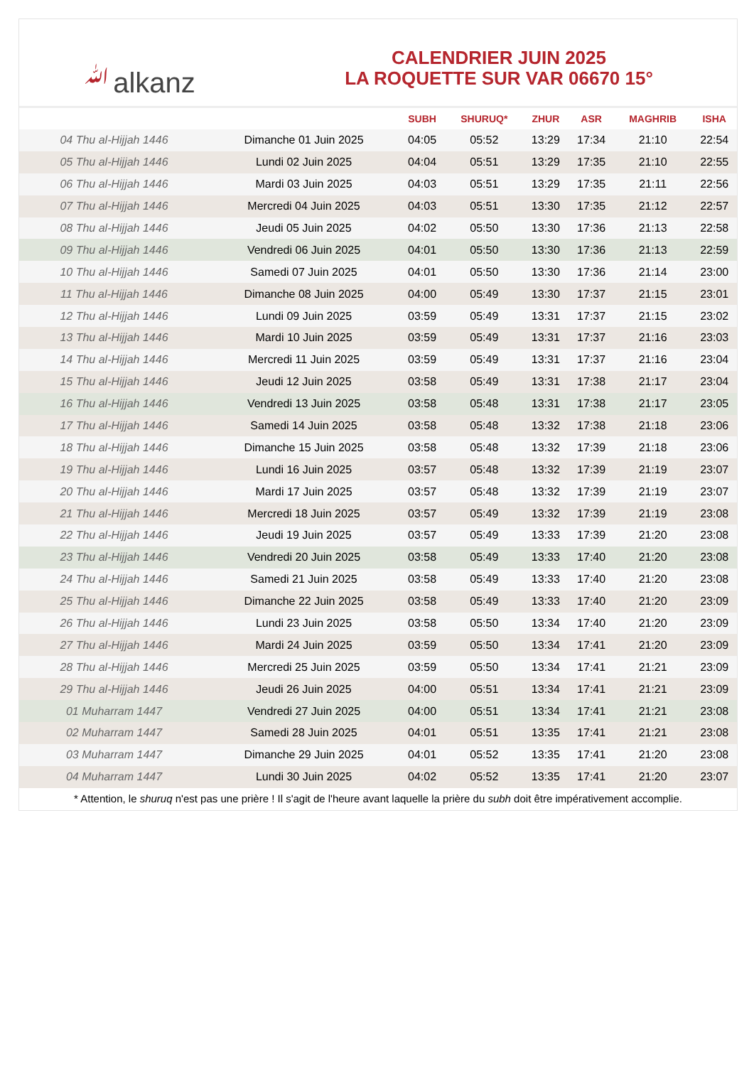ﷲalkanz
CALENDRIER JUIN 2025
LA ROQUETTE SUR VAR 06670 15°
| | | SUBH | SHURUQ* | ZHUR | ASR | MAGHRIB | ISHA |
| --- | --- | --- | --- | --- | --- | --- | --- |
| 04 Thu al-Hijjah 1446 | Dimanche 01 Juin 2025 | 04:05 | 05:52 | 13:29 | 17:34 | 21:10 | 22:54 |
| 05 Thu al-Hijjah 1446 | Lundi 02 Juin 2025 | 04:04 | 05:51 | 13:29 | 17:35 | 21:10 | 22:55 |
| 06 Thu al-Hijjah 1446 | Mardi 03 Juin 2025 | 04:03 | 05:51 | 13:29 | 17:35 | 21:11 | 22:56 |
| 07 Thu al-Hijjah 1446 | Mercredi 04 Juin 2025 | 04:03 | 05:51 | 13:30 | 17:35 | 21:12 | 22:57 |
| 08 Thu al-Hijjah 1446 | Jeudi 05 Juin 2025 | 04:02 | 05:50 | 13:30 | 17:36 | 21:13 | 22:58 |
| 09 Thu al-Hijjah 1446 | Vendredi 06 Juin 2025 | 04:01 | 05:50 | 13:30 | 17:36 | 21:13 | 22:59 |
| 10 Thu al-Hijjah 1446 | Samedi 07 Juin 2025 | 04:01 | 05:50 | 13:30 | 17:36 | 21:14 | 23:00 |
| 11 Thu al-Hijjah 1446 | Dimanche 08 Juin 2025 | 04:00 | 05:49 | 13:30 | 17:37 | 21:15 | 23:01 |
| 12 Thu al-Hijjah 1446 | Lundi 09 Juin 2025 | 03:59 | 05:49 | 13:31 | 17:37 | 21:15 | 23:02 |
| 13 Thu al-Hijjah 1446 | Mardi 10 Juin 2025 | 03:59 | 05:49 | 13:31 | 17:37 | 21:16 | 23:03 |
| 14 Thu al-Hijjah 1446 | Mercredi 11 Juin 2025 | 03:59 | 05:49 | 13:31 | 17:37 | 21:16 | 23:04 |
| 15 Thu al-Hijjah 1446 | Jeudi 12 Juin 2025 | 03:58 | 05:49 | 13:31 | 17:38 | 21:17 | 23:04 |
| 16 Thu al-Hijjah 1446 | Vendredi 13 Juin 2025 | 03:58 | 05:48 | 13:31 | 17:38 | 21:17 | 23:05 |
| 17 Thu al-Hijjah 1446 | Samedi 14 Juin 2025 | 03:58 | 05:48 | 13:32 | 17:38 | 21:18 | 23:06 |
| 18 Thu al-Hijjah 1446 | Dimanche 15 Juin 2025 | 03:58 | 05:48 | 13:32 | 17:39 | 21:18 | 23:06 |
| 19 Thu al-Hijjah 1446 | Lundi 16 Juin 2025 | 03:57 | 05:48 | 13:32 | 17:39 | 21:19 | 23:07 |
| 20 Thu al-Hijjah 1446 | Mardi 17 Juin 2025 | 03:57 | 05:48 | 13:32 | 17:39 | 21:19 | 23:07 |
| 21 Thu al-Hijjah 1446 | Mercredi 18 Juin 2025 | 03:57 | 05:49 | 13:32 | 17:39 | 21:19 | 23:08 |
| 22 Thu al-Hijjah 1446 | Jeudi 19 Juin 2025 | 03:57 | 05:49 | 13:33 | 17:39 | 21:20 | 23:08 |
| 23 Thu al-Hijjah 1446 | Vendredi 20 Juin 2025 | 03:58 | 05:49 | 13:33 | 17:40 | 21:20 | 23:08 |
| 24 Thu al-Hijjah 1446 | Samedi 21 Juin 2025 | 03:58 | 05:49 | 13:33 | 17:40 | 21:20 | 23:08 |
| 25 Thu al-Hijjah 1446 | Dimanche 22 Juin 2025 | 03:58 | 05:49 | 13:33 | 17:40 | 21:20 | 23:09 |
| 26 Thu al-Hijjah 1446 | Lundi 23 Juin 2025 | 03:58 | 05:50 | 13:34 | 17:40 | 21:20 | 23:09 |
| 27 Thu al-Hijjah 1446 | Mardi 24 Juin 2025 | 03:59 | 05:50 | 13:34 | 17:41 | 21:20 | 23:09 |
| 28 Thu al-Hijjah 1446 | Mercredi 25 Juin 2025 | 03:59 | 05:50 | 13:34 | 17:41 | 21:21 | 23:09 |
| 29 Thu al-Hijjah 1446 | Jeudi 26 Juin 2025 | 04:00 | 05:51 | 13:34 | 17:41 | 21:21 | 23:09 |
| 01 Muharram 1447 | Vendredi 27 Juin 2025 | 04:00 | 05:51 | 13:34 | 17:41 | 21:21 | 23:08 |
| 02 Muharram 1447 | Samedi 28 Juin 2025 | 04:01 | 05:51 | 13:35 | 17:41 | 21:21 | 23:08 |
| 03 Muharram 1447 | Dimanche 29 Juin 2025 | 04:01 | 05:52 | 13:35 | 17:41 | 21:20 | 23:08 |
| 04 Muharram 1447 | Lundi 30 Juin 2025 | 04:02 | 05:52 | 13:35 | 17:41 | 21:20 | 23:07 |
* Attention, le shuruq n'est pas une prière ! Il s'agit de l'heure avant laquelle la prière du subh doit être impérativement accomplie.